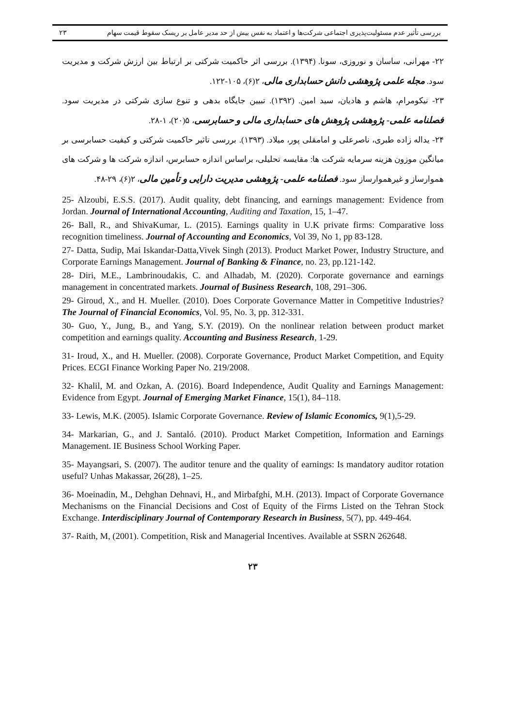بررسی تأثیر عدم مسئولیت‌پذیری اجتماعی شرکت‌ها و اعتماد به نفس بیش از حد مدیر عامل بر ریسک سقوط قیمت سهام ۲۳
۲۲- مهرانی، ساسان و نوروزی، سونا. (۱۳۹۴). بررسی اثر حاکمیت شرکتی بر ارتباط بین ارزش شرکت و مدیریت سود. مجله علمی پژوهشی دانش حسابداری مالی، ۲(۶)، ۱۰۵-۱۲۲.
۲۳- نیکومرام، هاشم و هادیان، سید امین. (۱۳۹۲). تبیین جایگاه بدهی و تنوع سازی شرکتی در مدیریت سود. فصلنامه علمی- پژوهشی پژوهش های حسابداری مالی و حسابرسی، ۵(۲۰)، ۱-۲۸.
۲۴- یداله زاده طبری، ناصرعلی و امامقلی پور، میلاد. (۱۳۹۳). بررسی تاثیر حاکمیت شرکتی و کیفیت حسابرسی بر میانگین موزون هزینه سرمایه شرکت ها: مقایسه تحلیلی، براساس اندازه حسابرس، اندازه شرکت ها و شرکت های هموارساز و غیرهموارساز سود. فصلنامه علمی- پژوهشی مدیریت دارایی و تأمین مالی، ۲(۶)، ۲۹-۴۸.
25- Alzoubi, E.S.S. (2017). Audit quality, debt financing, and earnings management: Evidence from Jordan. Journal of International Accounting, Auditing and Taxation, 15, 1–47.
26- Ball, R., and ShivaKumar, L. (2015). Earnings quality in U.K private firms: Comparative loss recognition timeliness. Journal of Accounting and Economics, Vol 39, No 1, pp 83-128.
27- Datta, Sudip, Mai Iskandar-Datta,Vivek Singh (2013). Product Market Power, Industry Structure, and Corporate Earnings Management. Journal of Banking & Finance, no. 23, pp.121-142.
28- Diri, M.E., Lambrinoudakis, C. and Alhadab, M. (2020). Corporate governance and earnings management in concentrated markets. Journal of Business Research, 108, 291–306.
29- Giroud, X., and H. Mueller. (2010). Does Corporate Governance Matter in Competitive Industries? The Journal of Financial Economics, Vol. 95, No. 3, pp. 312-331.
30- Guo, Y., Jung, B., and Yang, S.Y. (2019). On the nonlinear relation between product market competition and earnings quality. Accounting and Business Research, 1-29.
31- Iroud, X., and H. Mueller. (2008). Corporate Governance, Product Market Competition, and Equity Prices. ECGI Finance Working Paper No. 219/2008.
32- Khalil, M. and Ozkan, A. (2016). Board Independence, Audit Quality and Earnings Management: Evidence from Egypt. Journal of Emerging Market Finance, 15(1), 84–118.
33- Lewis, M.K. (2005). Islamic Corporate Governance. Review of Islamic Economics, 9(1),5-29.
34- Markarian, G., and J. Santaló. (2010). Product Market Competition, Information and Earnings Management. IE Business School Working Paper.
35- Mayangsari, S. (2007). The auditor tenure and the quality of earnings: Is mandatory auditor rotation useful? Unhas Makassar, 26(28), 1–25.
36- Moeinadin, M., Dehghan Dehnavi, H., and Mirbafghi, M.H. (2013). Impact of Corporate Governance Mechanisms on the Financial Decisions and Cost of Equity of the Firms Listed on the Tehran Stock Exchange. Interdisciplinary Journal of Contemporary Research in Business, 5(7), pp. 449-464.
37- Raith, M, (2001). Competition, Risk and Managerial Incentives. Available at SSRN 262648.
۲۳